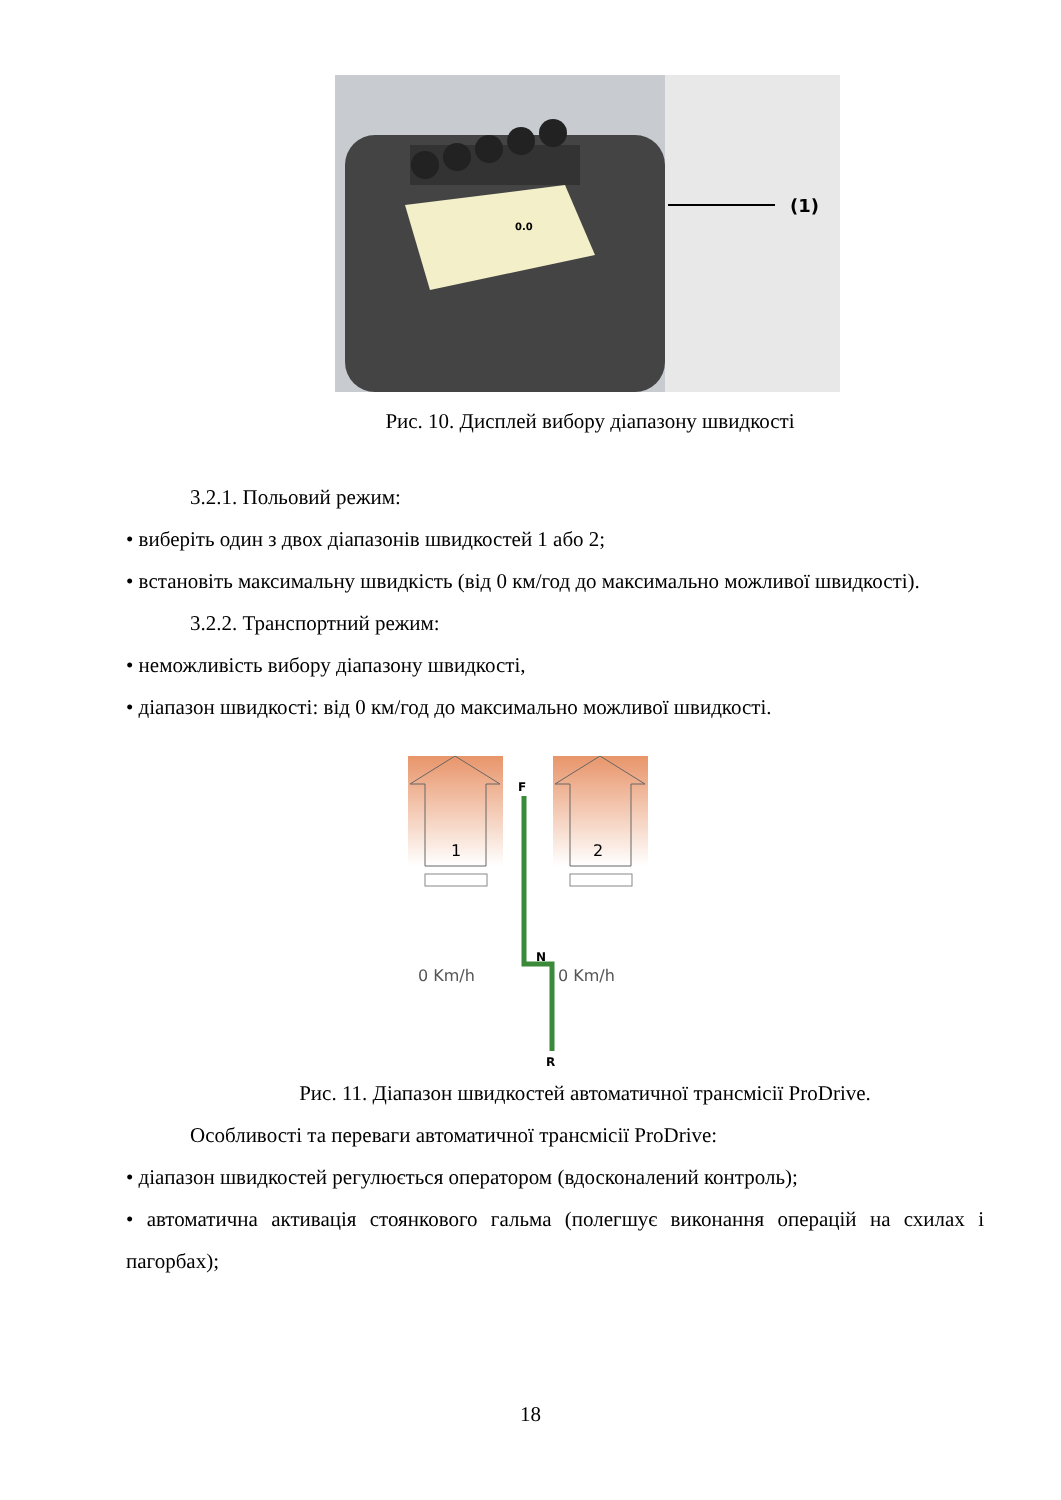0.0
(1)
Рис. 10. Дисплей вибору діапазону швидкості
3.2.1. Польовий режим:
• виберіть один з двох діапазонів швидкостей 1 або 2;
• встановіть максимальну швидкість (від 0 км/год до максимально можливої швидкості).
3.2.2. Транспортний режим:
• неможливість вибору діапазону швидкості,
• діапазон швидкості: від 0 км/год до максимально можливої швидкості.
1
2
F
N
0 Km/h
0 Km/h
R
Рис. 11. Діапазон швидкостей автоматичної трансмісії ProDrive.
Особливості та переваги автоматичної трансмісії ProDrive:
• діапазон швидкостей регулюється оператором (вдосконалений контроль);
• автоматична активація стоянкового гальма (полегшує виконання операцій на схилах і пагорбах);
18